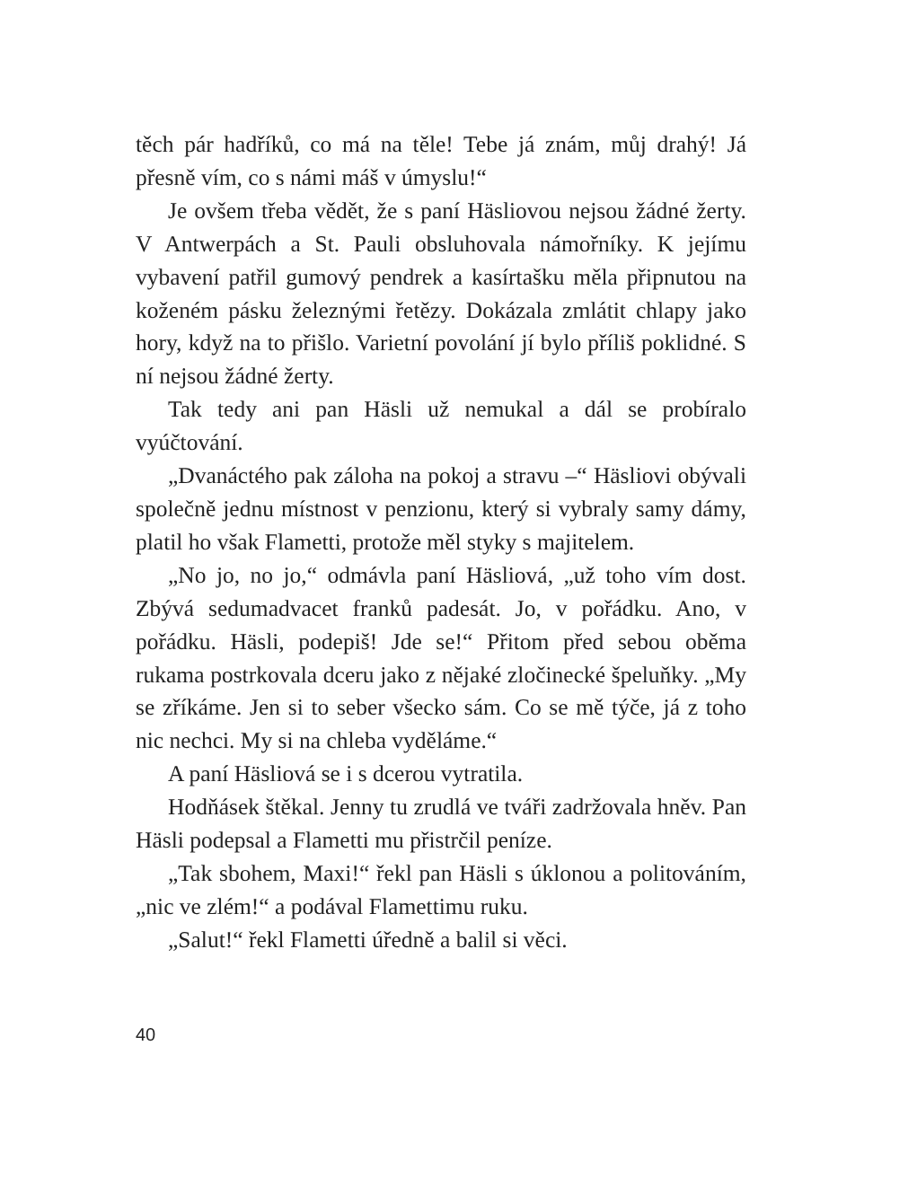těch pár hadříků, co má na těle! Tebe já znám, můj drahý! Já přesně vím, co s námi máš v úmyslu!“
Je ovšem třeba vědět, že s paní Häsliovou nejsou žádné žerty. V Antwerpách a St. Pauli obsluhovala námořníky. K jejímu vybavení patřil gumový pendrek a kasírtašku měla připnutou na koženém pásku železnými řetězy. Dokázala zmlátit chlapy jako hory, když na to přišlo. Varietní povolání jí bylo příliš poklidné. S ní nejsou žádné žerty.
Tak tedy ani pan Häsli už nemukal a dál se probíralo vyúčtování.
„Dvanáctého pak záloha na pokoj a stravu –“ Häsliovi obývali společně jednu místnost v penzionu, který si vybraly samy dámy, platil ho však Flametti, protože měl styky s majitelem.
„No jo, no jo,“ odmávla paní Häsliová, „už toho vím dost. Zbývá sedumadvacet franků padesát. Jo, v pořádku. Ano, v pořádku. Häsli, podepiš! Jde se!“ Přitom před sebou oběma rukama postrkovala dceru jako z nějaké zločinecké špeluňky. „My se zříkáme. Jen si to seber všecko sám. Co se mě týče, já z toho nic nechci. My si na chleba vyděláme.“
A paní Häsliová se i s dcerou vytratila.
Hodňásek štěkal. Jenny tu zrudlá ve tváři zadržovala hněv. Pan Häsli podepsal a Flametti mu přistrčil peníze.
„Tak sbohem, Maxi!“ řekl pan Häsli s úklonou a politováním, „nic ve zlém!“ a podával Flamettimu ruku.
„Salut!“ řekl Flametti úředně a balil si věci.
40